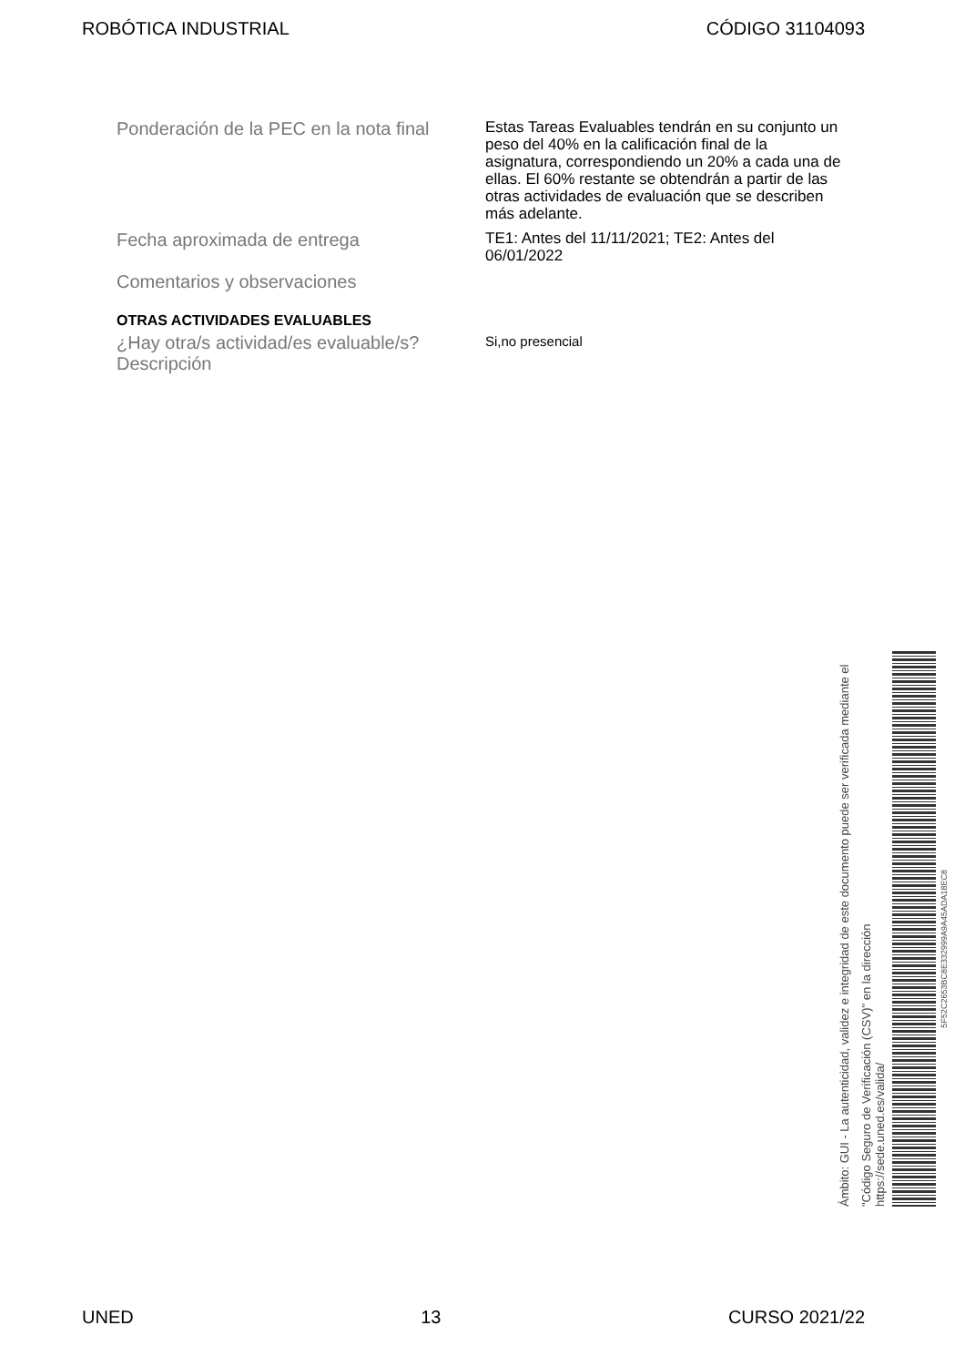ROBÓTICA INDUSTRIAL CÓDIGO 31104093
Ponderación de la PEC en la nota final
Estas Tareas Evaluables tendrán en su conjunto un peso del 40% en la calificación final de la asignatura, correspondiendo un 20% a cada una de ellas. El 60% restante se obtendrán a partir de las otras actividades de evaluación que se describen más adelante.
Fecha aproximada de entrega
TE1: Antes del 11/11/2021; TE2: Antes del 06/01/2022
Comentarios y observaciones
OTRAS ACTIVIDADES EVALUABLES
¿Hay otra/s actividad/es evaluable/s?
Si,no presencial
Descripción
Ámbito: GUI - La autenticidad, validez e integridad de este documento puede ser verificada mediante el
"Código Seguro de Verificación (CSV)" en la dirección https://sede.uned.es/valida/
5F52C2653BC8E332999A9A45ADA18EC8
UNED 13 CURSO 2021/22